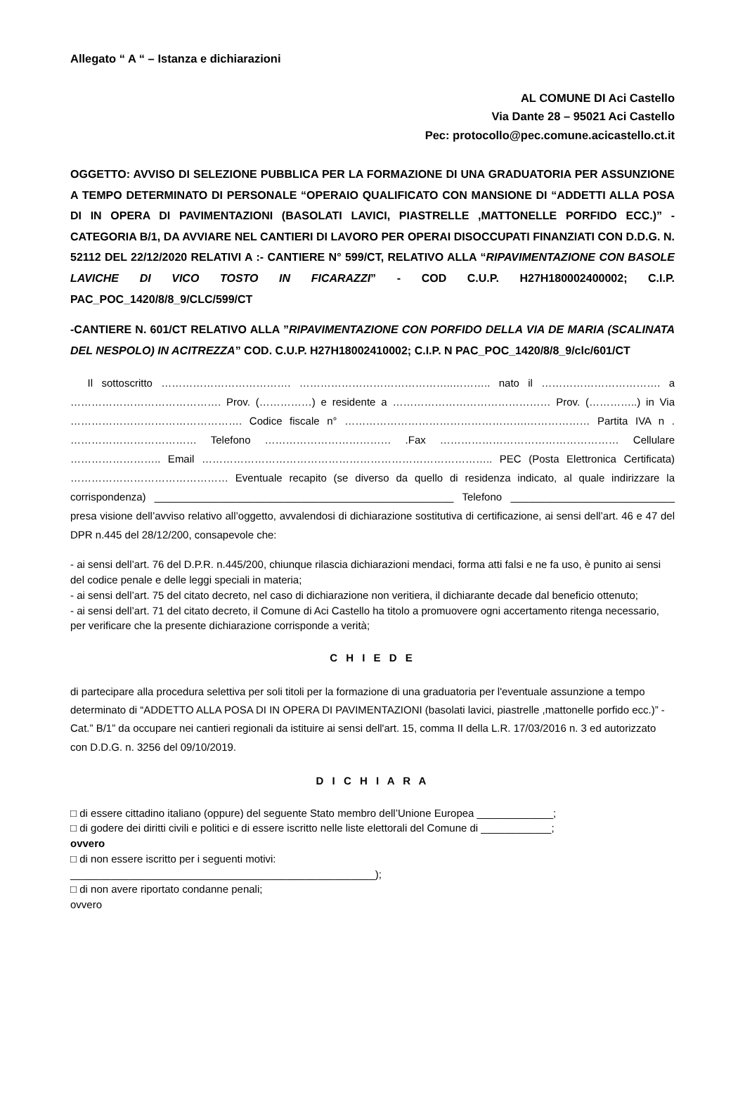Allegato “ A “ – Istanza e dichiarazioni
AL COMUNE DI Aci Castello
Via Dante 28 – 95021 Aci Castello
Pec: protocollo@pec.comune.acicastello.ct.it
OGGETTO: AVVISO DI SELEZIONE PUBBLICA PER LA FORMAZIONE DI UNA GRADUATORIA PER ASSUNZIONE A TEMPO DETERMINATO DI PERSONALE “OPERAIO QUALIFICATO CON MANSIONE DI “ADDETTI ALLA POSA DI IN OPERA DI PAVIMENTAZIONI (BASOLATI LAVICI, PIASTRELLE ,MATTONELLE PORFIDO ECC.)” - CATEGORIA B/1, DA AVVIARE NEL CANTIERI DI LAVORO PER OPERAI DISOCCUPATI FINANZIATI CON D.D.G. N. 52112 DEL 22/12/2020 RELATIVI A :- CANTIERE N° 599/CT, RELATIVO ALLA “RIPAVIMENTAZIONE CON BASOLE LAVICHE DI VICO TOSTO IN FICARAZZI” - COD C.U.P. H27H180002400002; C.I.P. PAC_POC_1420/8/8_9/CLC/599/CT
-CANTIERE N. 601/CT RELATIVO ALLA ”RIPAVIMENTAZIONE CON PORFIDO DELLA VIA DE MARIA (SCALINATA DEL NESPOLO) IN ACITREZZA” COD. C.U.P. H27H18002410002; C.I.P. N PAC_POC_1420/8/8_9/clc/601/CT
Il sottoscritto ………………………………. ……………………………………..……….. nato il ……………………………. a ……………………………………. Prov. (……………) e residente a ……………………………………… Prov. (…………..) in Via …………………………………………. Codice fiscale n° …………………………………………….……………… Partita IVA n . ……………………………… Telefono ……………………………… .Fax …………………………………………… Cellulare …………………….. Email ……………………………………………………………………….. PEC (Posta Elettronica Certificata) ……………………………………… Eventuale recapito (se diverso da quello di residenza indicato, al quale indirizzare la corrispondenza) ___________________________________________________ Telefono ____________________________ presa visione dell’avviso relativo all’oggetto, avvalendosi di dichiarazione sostitutiva di certificazione, ai sensi dell’art. 46 e 47 del DPR n.445 del 28/12/200, consapevole che:
- ai sensi dell’art. 76 del D.P.R. n.445/200, chiunque rilascia dichiarazioni mendaci, forma atti falsi e ne fa uso, è punito ai sensi del codice penale e delle leggi speciali in materia;
- ai sensi dell’art. 75 del citato decreto, nel caso di dichiarazione non veritiera, il dichiarante decade dal beneficio ottenuto;
- ai sensi dell’art. 71 del citato decreto, il Comune di Aci Castello ha titolo a promuovere ogni accertamento ritenga necessario, per verificare che la presente dichiarazione corrisponde a verità;
C H I E D E
di partecipare alla procedura selettiva per soli titoli per la formazione di una graduatoria per l'eventuale assunzione a tempo determinato di “ADDETTO ALLA POSA DI IN OPERA DI PAVIMENTAZIONI (basolati lavici, piastrelle ,mattonelle porfido ecc.)” - Cat.” B/1” da occupare nei cantieri regionali da istituire ai sensi dell'art. 15, comma II della L.R. 17/03/2016 n. 3 ed autorizzato con D.D.G. n. 3256 del 09/10/2019.
D I C H I A R A
□ di essere cittadino italiano (oppure) del seguente Stato membro dell’Unione Europea _____________;
□ di godere dei diritti civili e politici e di essere iscritto nelle liste elettorali del Comune di ____________;
ovvero
□ di non essere iscritto per i seguenti motivi:
____________________________________________________);
□ di non avere riportato condanne penali;
ovvero